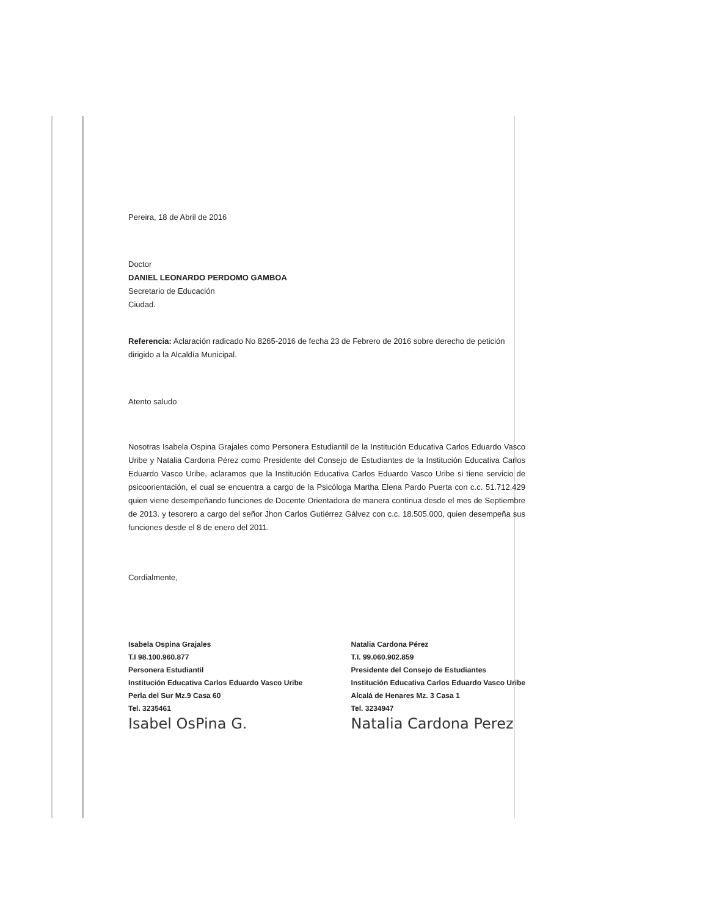Pereira, 18 de Abril de 2016
Doctor
DANIEL LEONARDO PERDOMO GAMBOA
Secretario de Educación
Ciudad.
Referencia: Aclaración radicado No 8265-2016 de fecha 23 de Febrero de 2016 sobre derecho de petición dirigido a la Alcaldía Municipal.
Atento saludo
Nosotras Isabela Ospina Grajales como Personera Estudiantil de la Institución Educativa Carlos Eduardo Vasco Uribe y Natalia Cardona Pérez como Presidente del Consejo de Estudiantes de la Institución Educativa Carlos Eduardo Vasco Uribe, aclaramos que la Institución Educativa Carlos Eduardo Vasco Uribe si tiene servicio de psicoorientación, el cual se encuentra a cargo de la Psicóloga Martha Elena Pardo Puerta con c.c. 51.712.429 quien viene desempeñando funciones de Docente Orientadora de manera continua desde el mes de Septiembre de 2013. y tesorero a cargo del señor Jhon Carlos Gutiérrez Gálvez con c.c. 18.505.000, quien desempeña sus funciones desde el 8 de enero del 2011.
Cordialmente,
Isabela Ospina Grajales
T.I 98.100.960.877
Personera Estudiantil
Institución Educativa Carlos Eduardo Vasco Uribe
Perla del Sur Mz.9 Casa 60
Tel. 3235461
Isabel OsPina G.
Natalia Cardona Pérez
T.I. 99.060.902.859
Presidente del Consejo de Estudiantes
Institución Educativa Carlos Eduardo Vasco Uribe
Alcalá de Henares Mz. 3 Casa 1
Tel. 3234947
Natalia Cardona Perez